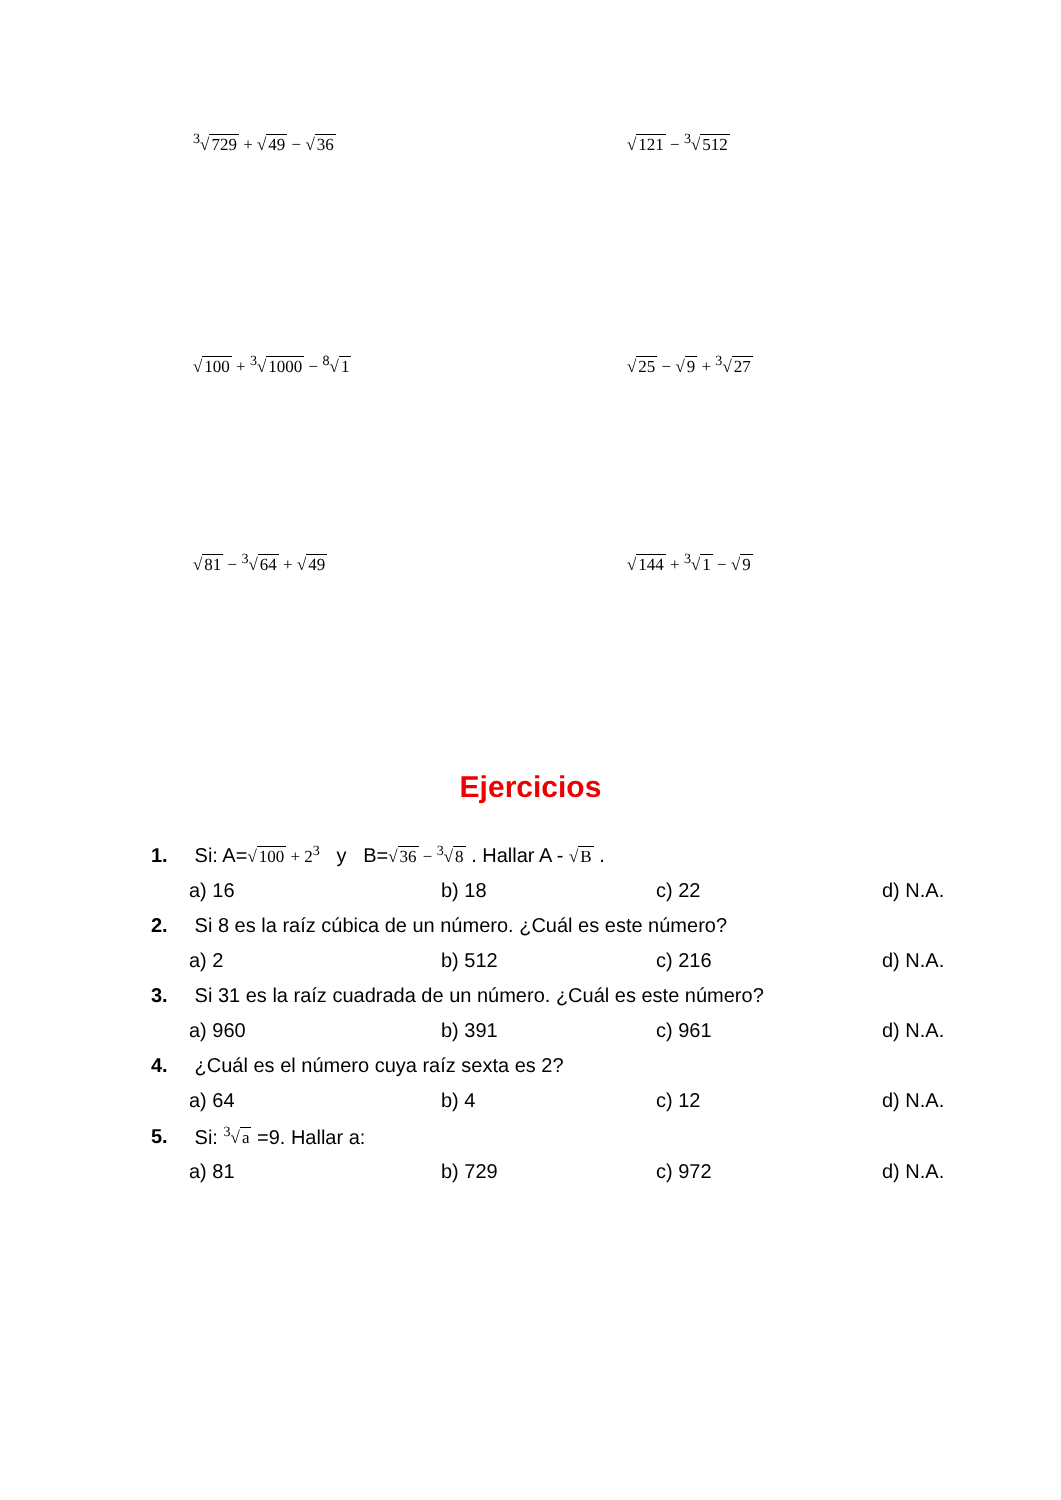<sup>3</sup>√729 + √49 − √36 √121 − <sup>3</sup>√512
√100 + <sup>3</sup>√1000 − <sup>8</sup>√1 √25 − √9 + <sup>3</sup>√27
√81 − <sup>3</sup>√64 + √49 √144 + <sup>3</sup>√1 − √9
Ejercicios
1. Si: A=√100 + 2<sup>3</sup> y B=√36 − <sup>3</sup>√8 . Hallar A - √B .
a) 16 b) 18 c) 22 d) N.A.
2. Si 8 es la raíz cúbica de un número. ¿Cuál es este número?
a) 2 b) 512 c) 216 d) N.A.
3. Si 31 es la raíz cuadrada de un número. ¿Cuál es este número?
a) 960 b) 391 c) 961 d) N.A.
4. ¿Cuál es el número cuya raíz sexta es 2?
a) 64 b) 4 c) 12 d) N.A.
5. Si: <sup>3</sup>√a =9. Hallar a:
a) 81 b) 729 c) 972 d) N.A.